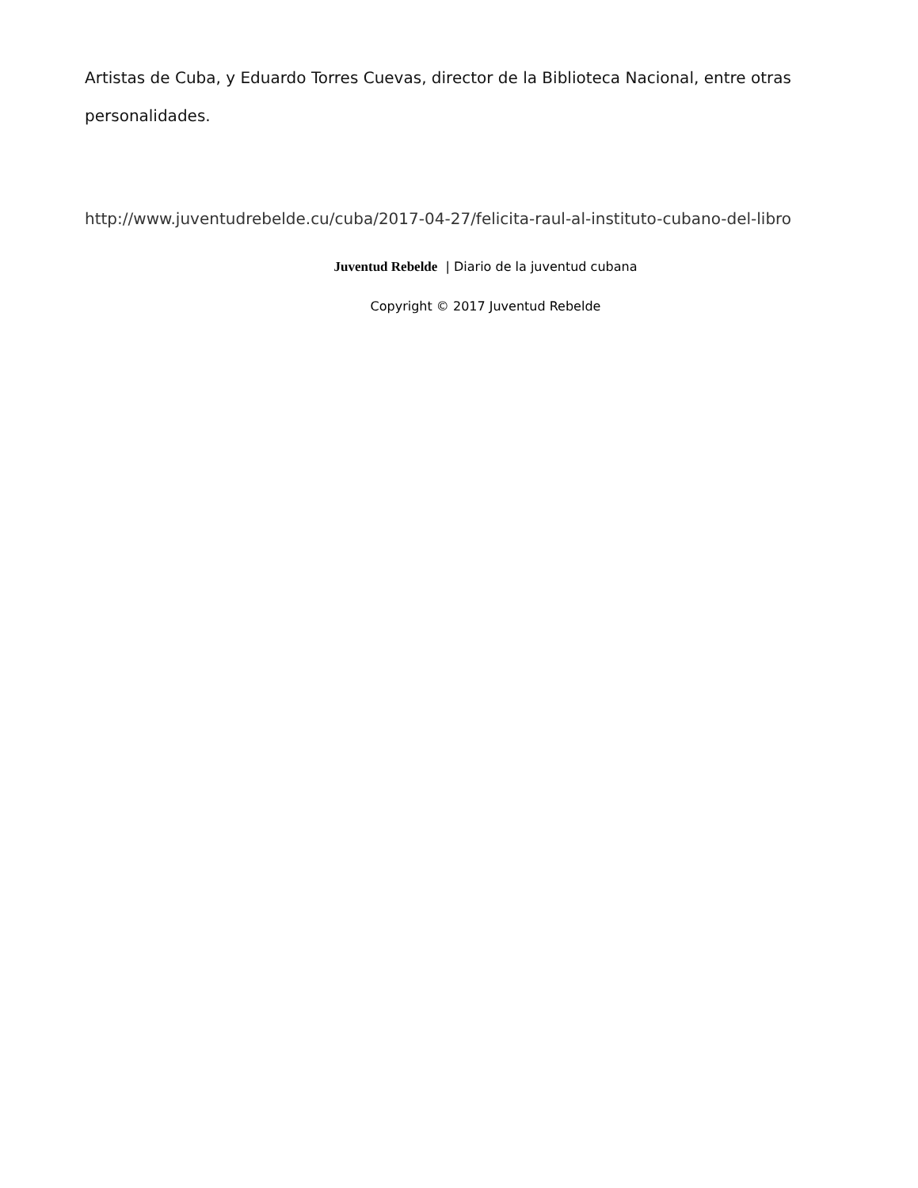Artistas de Cuba, y Eduardo Torres Cuevas, director de la Biblioteca Nacional, entre otras personalidades.
http://www.juventudrebelde.cu/cuba/2017-04-27/felicita-raul-al-instituto-cubano-del-libro
Juventud Rebelde | Diario de la juventud cubana
Copyright © 2017 Juventud Rebelde